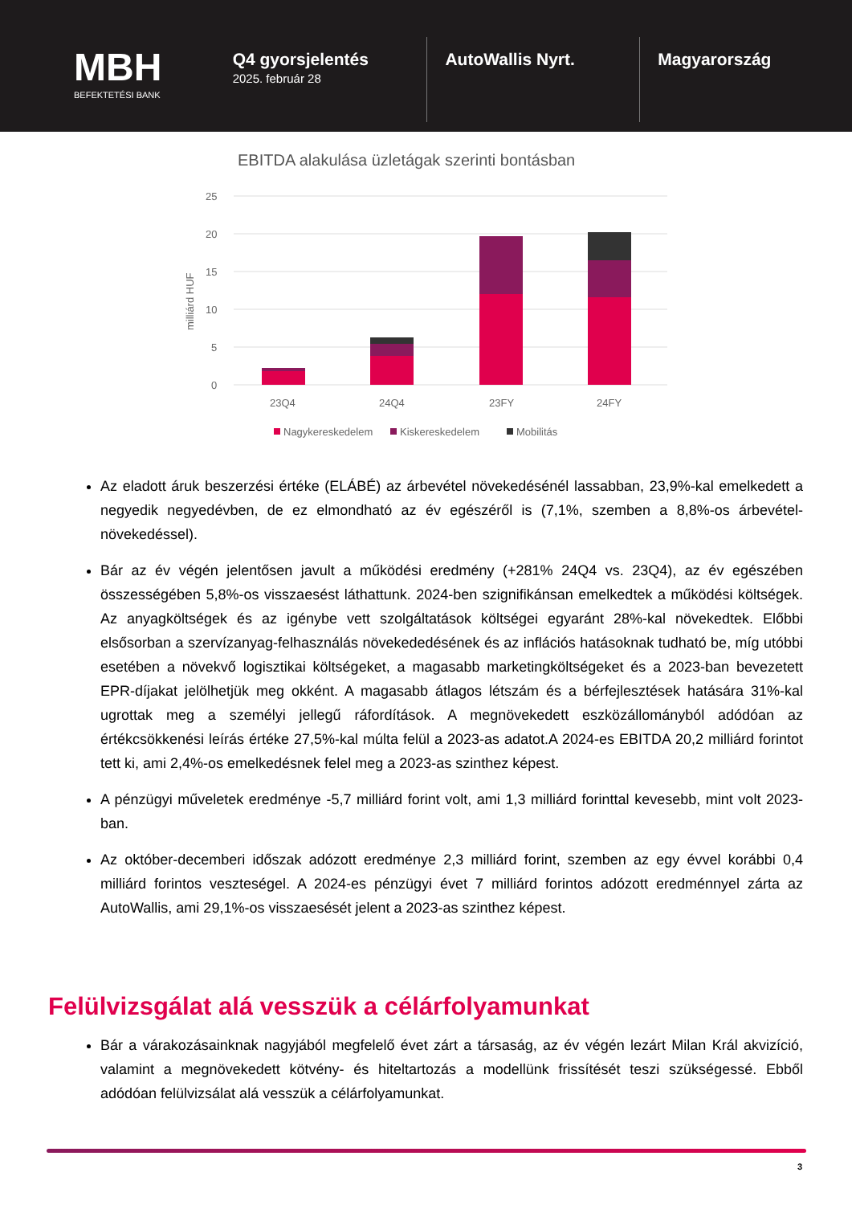MBH
BEFEKTETÉSI BANK
Q4 gyorsjelentés
2025. február 28
AutoWallis Nyrt. Magyarország
EBITDA alakulása üzletágak szerinti bontásban
25
20
15
10
5
0
milliárd HUF
23Q4
24Q4
23FY
24FY
Nagykereskedelem
Kiskereskedelem
Mobilitás
Az eladott áruk beszerzési értéke (ELÁBÉ) az árbevétel növekedésénél lassabban, 23,9%-kal emelkedett a negyedik negyedévben, de ez elmondható az év egészéről is (7,1%, szemben a 8,8%-os árbevétel-növekedéssel).
Bár az év végén jelentősen javult a működési eredmény (+281% 24Q4 vs. 23Q4), az év egészében összességében 5,8%-os visszaesést láthattunk. 2024-ben szignifikánsan emelkedtek a működési költségek. Az anyagköltségek és az igénybe vett szolgáltatások költségei egyaránt 28%-kal növekedtek. Előbbi elsősorban a szervízanyag-felhasználás növekededésének és az inflációs hatásoknak tudható be, míg utóbbi esetében a növekvő logisztikai költségeket, a magasabb marketingköltségeket és a 2023-ban bevezetett EPR-díjakat jelölhetjük meg okként. A magasabb átlagos létszám és a bérfejlesztések hatására 31%-kal ugrottak meg a személyi jellegű ráfordítások. A megnövekedett eszközállományból adódóan az értékcsökkenési leírás értéke 27,5%-kal múlta felül a 2023-as adatot.A 2024-es EBITDA 20,2 milliárd forintot tett ki, ami 2,4%-os emelkedésnek felel meg a 2023-as szinthez képest.
A pénzügyi műveletek eredménye -5,7 milliárd forint volt, ami 1,3 milliárd forinttal kevesebb, mint volt 2023-ban.
Az október-decemberi időszak adózott eredménye 2,3 milliárd forint, szemben az egy évvel korábbi 0,4 milliárd forintos veszteségel. A 2024-es pénzügyi évet 7 milliárd forintos adózott eredménnyel zárta az AutoWallis, ami 29,1%-os visszaesését jelent a 2023-as szinthez képest.
Felülvizsgálat alá vesszük a célárfolyamunkat
Bár a várakozásainknak nagyjából megfelelő évet zárt a társaság, az év végén lezárt Milan Král akvizíció, valamint a megnövekedett kötvény- és hiteltartozás a modellünk frissítését teszi szükségessé. Ebből adódóan felülvizsálat alá vesszük a célárfolyamunkat.
3